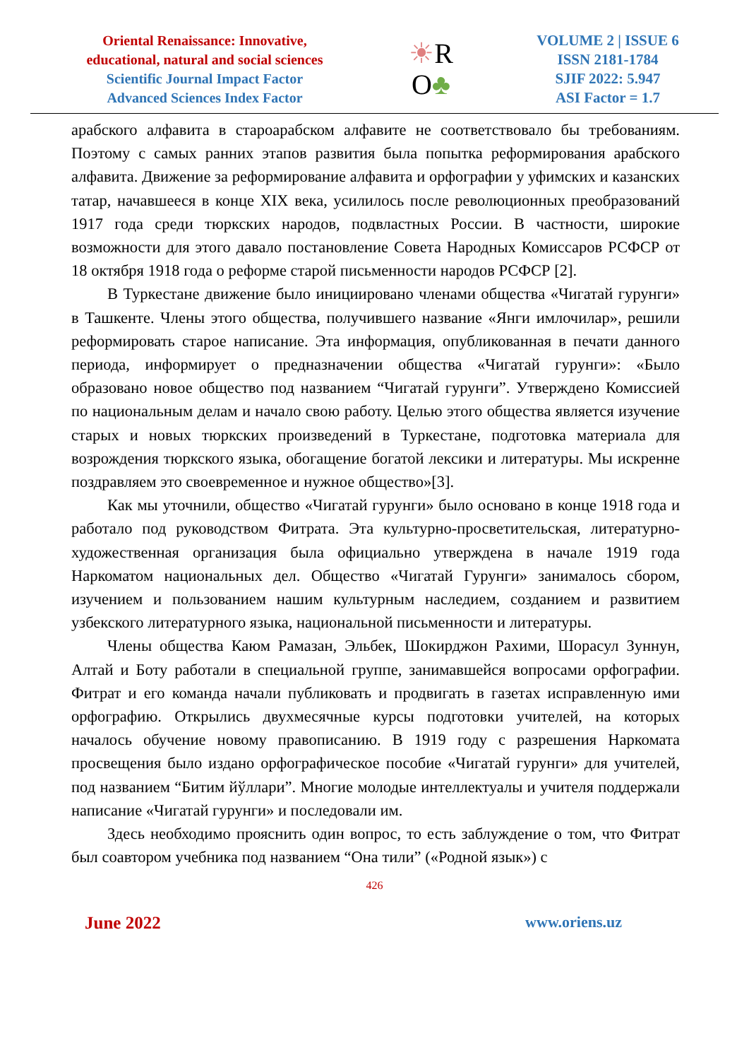Oriental Renaissance: Innovative,
educational, natural and social sciences
Scientific Journal Impact Factor
Advanced Sciences Index Factor
☀R
O♣
VOLUME 2 | ISSUE 6
ISSN 2181-1784
SJIF 2022: 5.947
ASI Factor = 1.7
арабского алфавита в староарабском алфавите не соответствовало бы требованиям. Поэтому с самых ранних этапов развития была попытка реформирования арабского алфавита. Движение за реформирование алфавита и орфографии у уфимских и казанских татар, начавшееся в конце XIX века, усилилось после революционных преобразований 1917 года среди тюркских народов, подвластных России. В частности, широкие возможности для этого давало постановление Совета Народных Комиссаров РСФСР от 18 октября 1918 года о реформе старой письменности народов РСФСР [2].
В Туркестане движение было инициировано членами общества «Чигатай гурунги» в Ташкенте. Члены этого общества, получившего название «Янги имлочилар», решили реформировать старое написание. Эта информация, опубликованная в печати данного периода, информирует о предназначении общества «Чигатай гурунги»: «Было образовано новое общество под названием “Чигатай гурунги”. Утверждено Комиссией по национальным делам и начало свою работу. Целью этого общества является изучение старых и новых тюркских произведений в Туркестане, подготовка материала для возрождения тюркского языка, обогащение богатой лексики и литературы. Мы искренне поздравляем это своевременное и нужное общество»[3].
Как мы уточнили, общество «Чигатай гурунги» было основано в конце 1918 года и работало под руководством Фитрата. Эта культурно-просветительская, литературно-художественная организация была официально утверждена в начале 1919 года Наркоматом национальных дел. Общество «Чигатай Гурунги» занималось сбором, изучением и пользованием нашим культурным наследием, созданием и развитием узбекского литературного языка, национальной письменности и литературы.
Члены общества Каюм Рамазан, Эльбек, Шокирджон Рахими, Шорасул Зуннун, Алтай и Боту работали в специальной группе, занимавшейся вопросами орфографии. Фитрат и его команда начали публиковать и продвигать в газетах исправленную ими орфографию. Открылись двухмесячные курсы подготовки учителей, на которых началось обучение новому правописанию. В 1919 году с разрешения Наркомата просвещения было издано орфографическое пособие «Чигатай гурунги» для учителей, под названием “Битим йўллари”. Многие молодые интеллектуалы и учителя поддержали написание «Чигатай гурунги» и последовали им.
Здесь необходимо прояснить один вопрос, то есть заблуждение о том, что Фитрат был соавтором учебника под названием “Она тили” («Родной язык») с
426
June 2022 www.oriens.uz